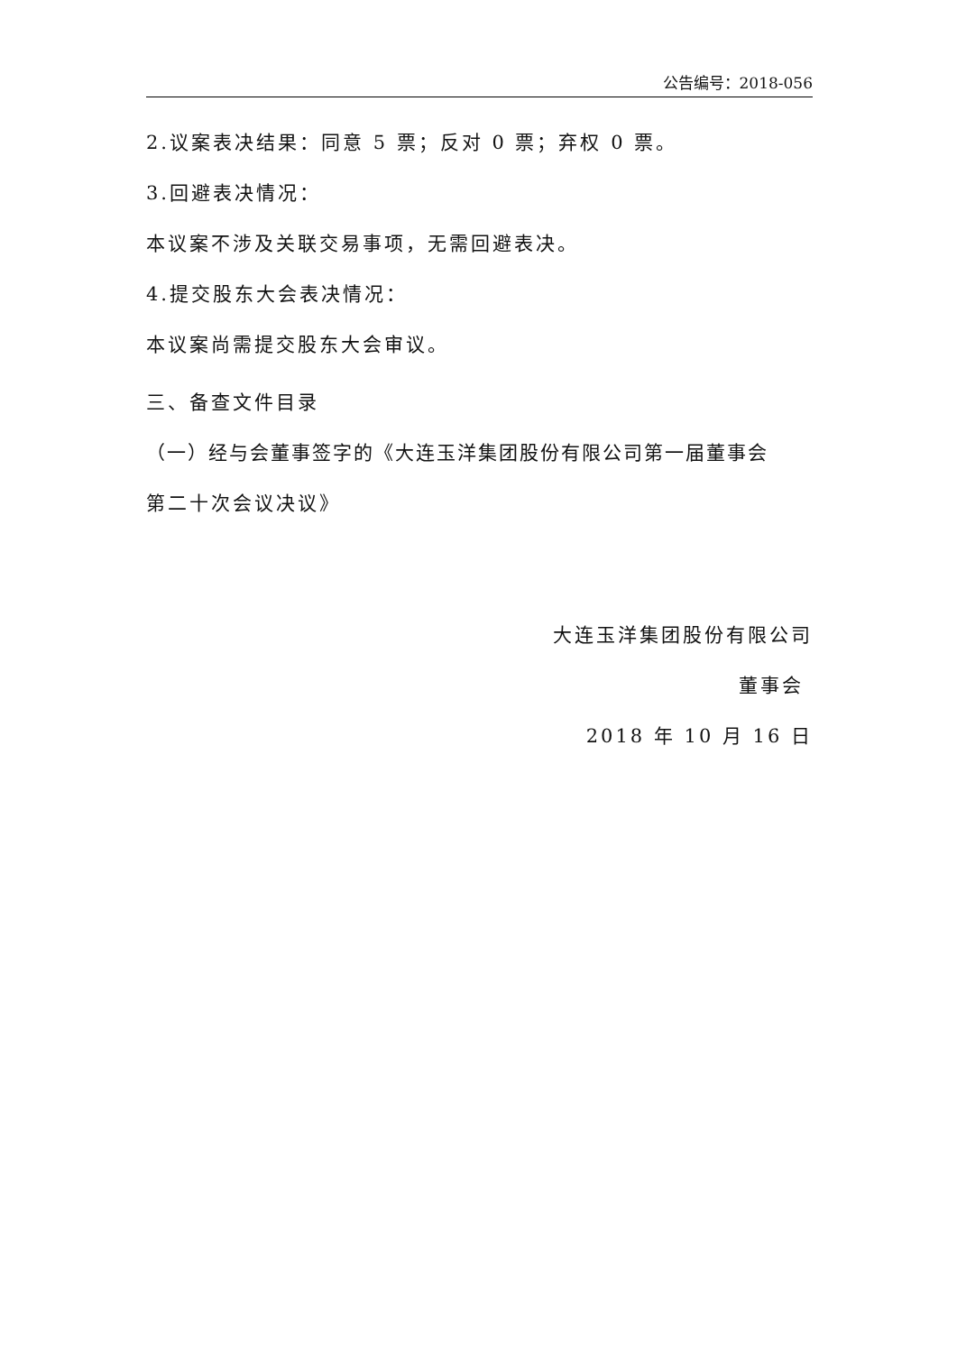公告编号：2018-056
2.议案表决结果：同意 5 票；反对 0 票；弃权 0 票。
3.回避表决情况：
本议案不涉及关联交易事项，无需回避表决。
4.提交股东大会表决情况：
本议案尚需提交股东大会审议。
三、备查文件目录
（一）经与会董事签字的《大连玉洋集团股份有限公司第一届董事会
第二十次会议决议》
大连玉洋集团股份有限公司
董事会
2018 年 10 月 16 日